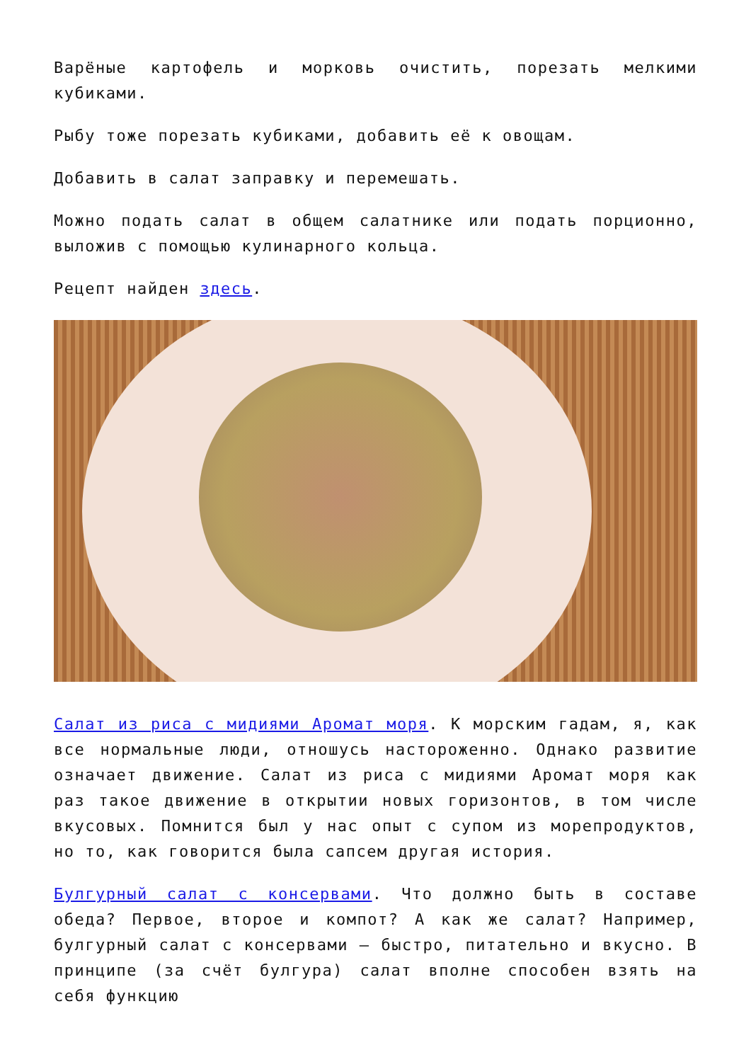Варёные картофель и морковь очистить, порезать мелкими кубиками.
Рыбу тоже порезать кубиками, добавить её к овощам.
Добавить в салат заправку и перемешать.
Можно подать салат в общем салатнике или подать порционно, выложив с помощью кулинарного кольца.
Рецепт найден здесь.
Салат из риса с мидиями Аромат моря. К морским гадам, я, как все нормальные люди, отношусь настороженно. Однако развитие означает движение. Салат из риса с мидиями Аромат моря как раз такое движение в открытии новых горизонтов, в том числе вкусовых. Помнится был у нас опыт с супом из морепродуктов, но то, как говорится была сапсем другая история.
Булгурный салат с консервами. Что должно быть в составе обеда? Первое, второе и компот? А как же салат? Например, булгурный салат с консервами — быстро, питательно и вкусно. В принципе (за счёт булгура) салат вполне способен взять на себя функцию